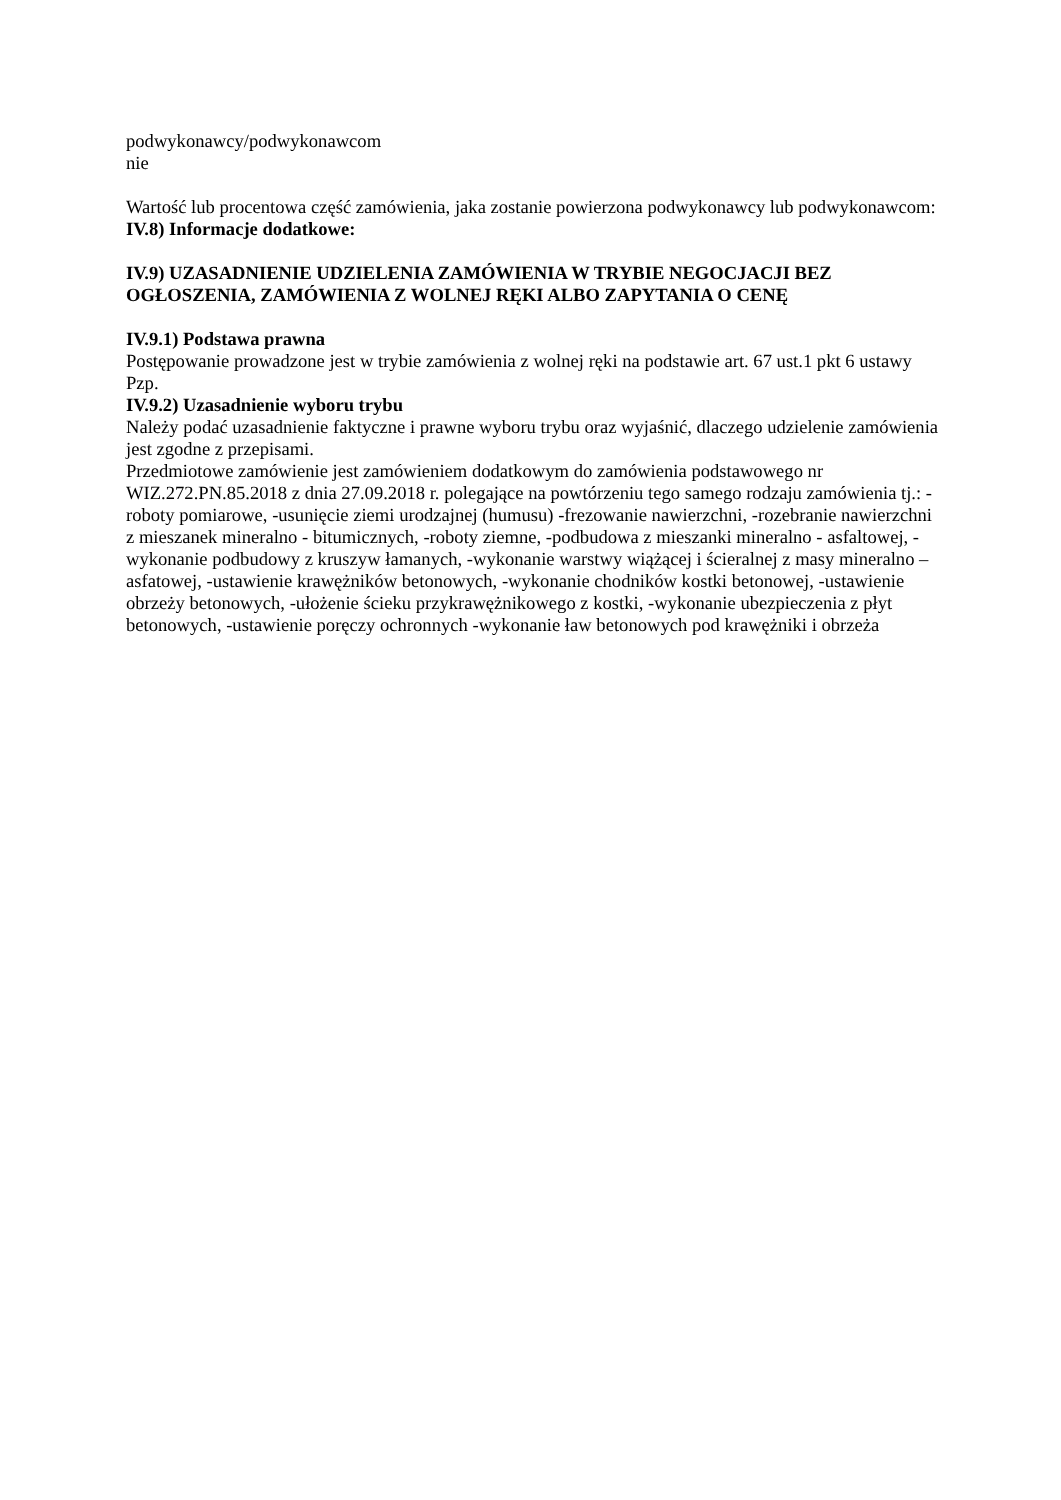podwykonawcy/podwykonawcom
nie
Wartość lub procentowa część zamówienia, jaka zostanie powierzona podwykonawcy lub podwykonawcom:
IV.8) Informacje dodatkowe:
IV.9) UZASADNIENIE UDZIELENIA ZAMÓWIENIA W TRYBIE NEGOCJACJI BEZ OGŁOSZENIA, ZAMÓWIENIA Z WOLNEJ RĘKI ALBO ZAPYTANIA O CENĘ
IV.9.1) Podstawa prawna
Postępowanie prowadzone jest w trybie zamówienia z wolnej ręki na podstawie art. 67 ust.1 pkt 6 ustawy Pzp.
IV.9.2) Uzasadnienie wyboru trybu
Należy podać uzasadnienie faktyczne i prawne wyboru trybu oraz wyjaśnić, dlaczego udzielenie zamówienia jest zgodne z przepisami.
Przedmiotowe zamówienie jest zamówieniem dodatkowym do zamówienia podstawowego nr WIZ.272.PN.85.2018 z dnia 27.09.2018 r. polegające na powtórzeniu tego samego rodzaju zamówienia tj.: -roboty pomiarowe, -usunięcie ziemi urodzajnej (humusu) -frezowanie nawierzchni, -rozebranie nawierzchni z mieszanek mineralno - bitumicznych, -roboty ziemne, -podbudowa z mieszanki mineralno - asfaltowej, -wykonanie podbudowy z kruszyw łamanych, -wykonanie warstwy wiążącej i ścieralnej z masy mineralno – asfatowej, -ustawienie krawężników betonowych, -wykonanie chodników kostki betonowej, -ustawienie obrzeży betonowych, -ułożenie ścieku przykrawężnikowego z kostki, -wykonanie ubezpieczenia z płyt betonowych, -ustawienie poręczy ochronnych -wykonanie ław betonowych pod krawężniki i obrzeża